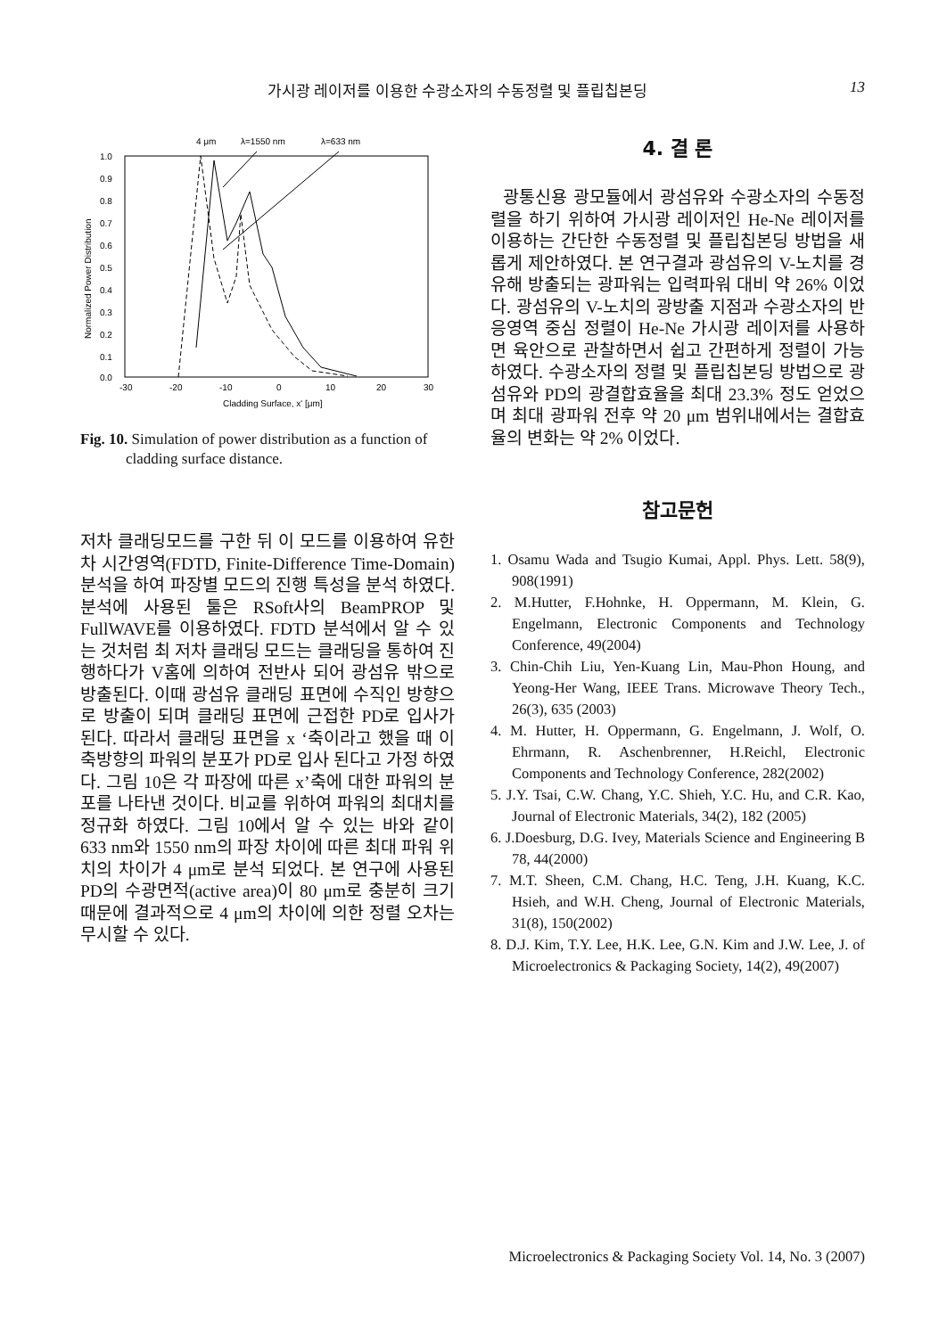가시광 레이저를 이용한 수광소자의 수동정렬 및 플립칩본딩 13
4 μm
λ=1550 nm
λ=633 nm
1.0
0.9
0.8
0.7
0.6
0.5
0.4
0.3
0.2
0.1
0.0
-30
-20
-10
0
10
20
30
Cladding Surface, x' [μm]
Normalized Power Distribution
Fig. 10. Simulation of power distribution as a function of
cladding surface distance.
저차 클래딩모드를 구한 뒤 이 모드를 이용하여 유한차 시간영역(FDTD, Finite-Difference Time-Domain)분석을 하여 파장별 모드의 진행 특성을 분석 하였다. 분석에 사용된 툴은 RSoft사의 BeamPROP 및 FullWAVE를 이용하였다. FDTD 분석에서 알 수 있는 것처럼 최 저차 클래딩 모드는 클래딩을 통하여 진행하다가 V홈에 의하여 전반사 되어 광섬유 밖으로 방출된다. 이때 광섬유 클래딩 표면에 수직인 방향으로 방출이 되며 클래딩 표면에 근접한 PD로 입사가 된다. 따라서 클래딩 표면을 x ‘축이라고 했을 때 이 축방향의 파워의 분포가 PD로 입사 된다고 가정 하였다. 그림 10은 각 파장에 따른 x’축에 대한 파워의 분포를 나타낸 것이다. 비교를 위하여 파워의 최대치를 정규화 하였다. 그림 10에서 알 수 있는 바와 같이 633 nm와 1550 nm의 파장 차이에 따른 최대 파워 위치의 차이가 4 μm로 분석 되었다. 본 연구에 사용된 PD의 수광면적(active area)이 80 μm로 충분히 크기 때문에 결과적으로 4 μm의 차이에 의한 정렬 오차는 무시할 수 있다.
4. 결 론
광통신용 광모듈에서 광섬유와 수광소자의 수동정렬을 하기 위하여 가시광 레이저인 He-Ne 레이저를 이용하는 간단한 수동정렬 및 플립칩본딩 방법을 새롭게 제안하였다. 본 연구결과 광섬유의 V-노치를 경유해 방출되는 광파워는 입력파워 대비 약 26% 이었다. 광섬유의 V-노치의 광방출 지점과 수광소자의 반응영역 중심 정렬이 He-Ne 가시광 레이저를 사용하면 육안으로 관찰하면서 쉽고 간편하게 정렬이 가능하였다. 수광소자의 정렬 및 플립칩본딩 방법으로 광섬유와 PD의 광결합효율을 최대 23.3% 정도 얻었으며 최대 광파워 전후 약 20 μm 범위내에서는 결합효율의 변화는 약 2% 이었다.
참고문헌
1. Osamu Wada and Tsugio Kumai, Appl. Phys. Lett. 58(9), 908(1991)
2. M.Hutter, F.Hohnke, H. Oppermann, M. Klein, G. Engelmann, Electronic Components and Technology Conference, 49(2004)
3. Chin-Chih Liu, Yen-Kuang Lin, Mau-Phon Houng, and Yeong-Her Wang, IEEE Trans. Microwave Theory Tech., 26(3), 635 (2003)
4. M. Hutter, H. Oppermann, G. Engelmann, J. Wolf, O. Ehrmann, R. Aschenbrenner, H.Reichl, Electronic Components and Technology Conference, 282(2002)
5. J.Y. Tsai, C.W. Chang, Y.C. Shieh, Y.C. Hu, and C.R. Kao, Journal of Electronic Materials, 34(2), 182 (2005)
6. J.Doesburg, D.G. Ivey, Materials Science and Engineering B 78, 44(2000)
7. M.T. Sheen, C.M. Chang, H.C. Teng, J.H. Kuang, K.C. Hsieh, and W.H. Cheng, Journal of Electronic Materials, 31(8), 150(2002)
8. D.J. Kim, T.Y. Lee, H.K. Lee, G.N. Kim and J.W. Lee, J. of Microelectronics & Packaging Society, 14(2), 49(2007)
Microelectronics & Packaging Society Vol. 14, No. 3 (2007)